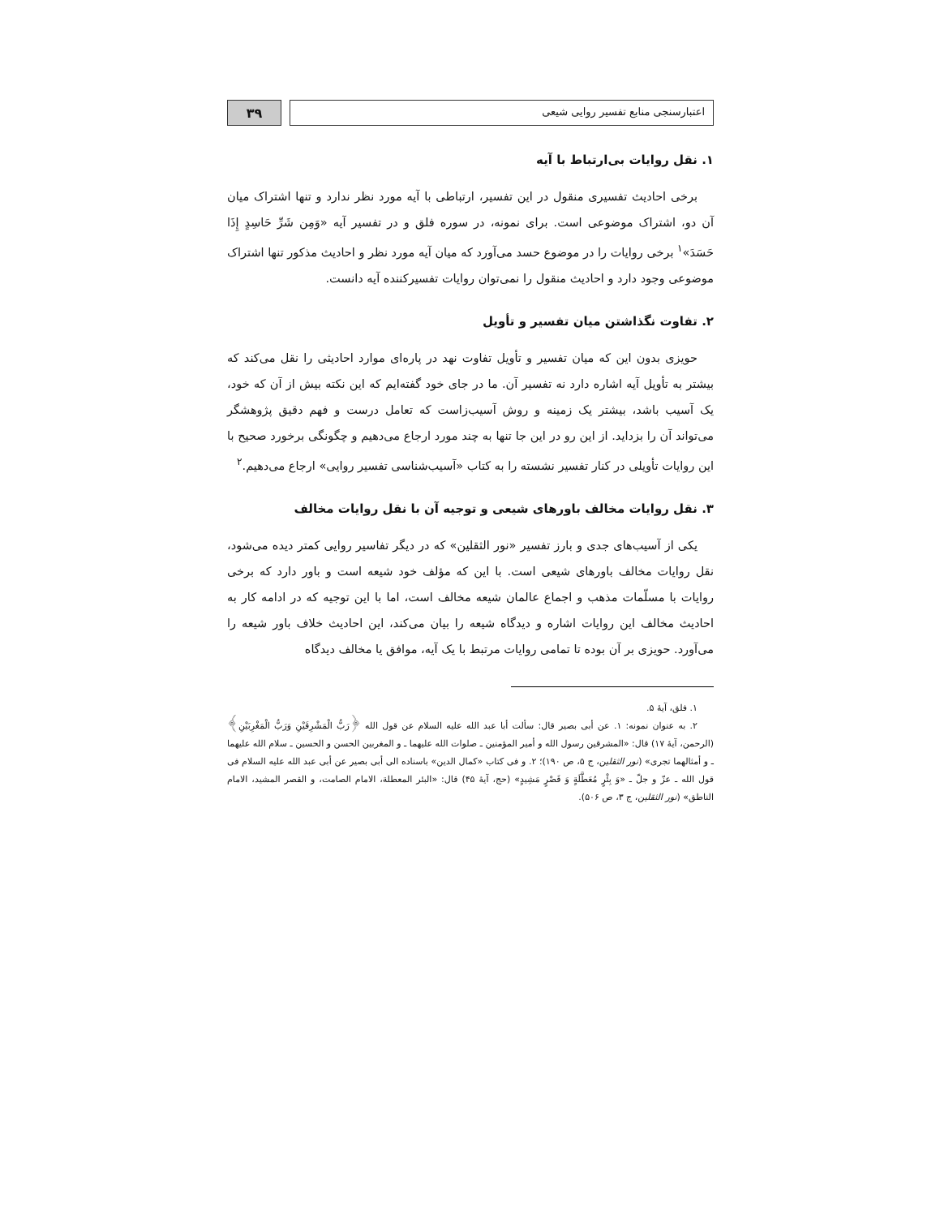اعتبارسنجی منابع تفسیر روایی شیعی
۳۹
۱. نقل روایات بی‌ارتباط با آیه
برخی احادیث تفسیری منقول در این تفسیر، ارتباطی با آیه مورد نظر ندارد و تنها اشتراک میان آن دو، اشتراک موضوعی است. برای نمونه، در سوره فلق و در تفسیر آیه «وَمِن شَرِّ حَاسِدٍ إِذَا حَسَدَ»<sup>۱</sup> برخی روایات را در موضوع حسد می‌آورد که میان آیه مورد نظر و احادیث مذکور تنها اشتراک موضوعی وجود دارد و احادیث منقول را نمی‌توان روایات تفسیرکننده آیه دانست.
۲. تفاوت نگذاشتن میان تفسیر و تأویل
حویزی بدون این که میان تفسیر و تأویل تفاوت نهد در پاره‌ای موارد احادیثی را نقل می‌کند که بیشتر به تأویل آیه اشاره دارد نه تفسیر آن. ما در جای خود گفته‌ایم که این نکته بیش از آن که خود، یک آسیب باشد، بیشتر یک زمینه و روش آسیب‌زاست که تعامل درست و فهم دقیق پژوهشگر می‌تواند آن را بزداید. از این رو در این جا تنها به چند مورد ارجاع می‌دهیم و چگونگی برخورد صحیح با این روایات تأویلی در کنار تفسیر نشسته را به کتاب «آسیب‌شناسی تفسیر روایی» ارجاع می‌دهیم.<sup>۲</sup>
۳. نقل روایات مخالف باورهای شیعی و توجیه آن با نقل روایات مخالف
یکی از آسیب‌های جدی و بارز تفسیر «نور الثقلین» که در دیگر تفاسیر روایی کمتر دیده می‌شود، نقل روایات مخالف باورهای شیعی است. با این که مؤلف خود شیعه است و باور دارد که برخی روایات با مسلّمات مذهب و اجماع عالمان شیعه مخالف است، اما با این توجیه که در ادامه کار به احادیث مخالف این روایات اشاره و دیدگاه شیعه را بیان می‌کند، این احادیث خلاف باور شیعه را می‌آورد. حویزی بر آن بوده تا تمامی روایات مرتبط با یک آیه، موافق یا مخالف دیدگاه
۱. فلق، آیهٔ ۵.
۲. به عنوان نمونه: ۱. عن أبی بصیر قال: سألت أبا عبد الله علیه السلام عن قول الله ﴿رَبُّ الْمَشْرِقَيْنِ وَرَبُّ الْمَغْرِبَيْنِ﴾ (الرحمن، آیهٔ ۱۷) قال: «المشرقین رسول الله و أمیر المؤمنین ـ صلوات الله علیهما ـ و المغربین الحسن و الحسین ـ سلام الله علیهما ـ و أمثالهما تجری» (نور الثقلین، ج ۵، ص ۱۹۰)؛ ۲. و فی کتاب «کمال الدین» باسناده الی أبی بصیر عن أبی عبد الله علیه السلام فی قول الله ـ عزّ و جلّ ـ «وَ بِئْرٍ مُعَطَّلَةٍ وَ قَصْرٍ مَشِيدٍ» (حج، آیهٔ ۴۵) قال: «البئر المعطلة، الامام الصامت، و القصر المشید، الامام الناطق» (نور الثقلین، ج ۳، ص ۵۰۶).